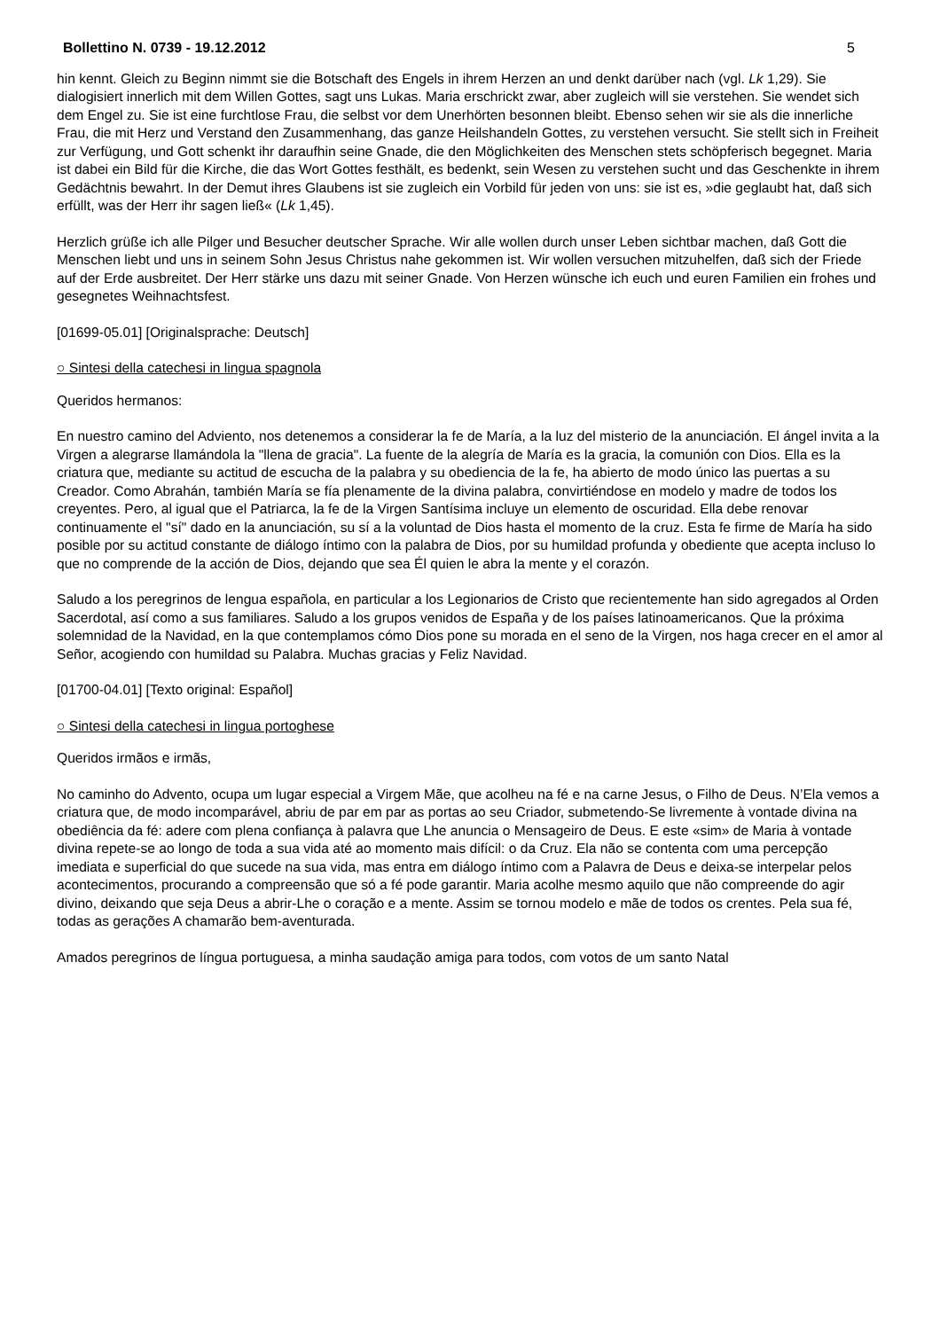Bollettino N. 0739 - 19.12.2012 5
hin kennt. Gleich zu Beginn nimmt sie die Botschaft des Engels in ihrem Herzen an und denkt darüber nach (vgl. Lk 1,29). Sie dialogisiert innerlich mit dem Willen Gottes, sagt uns Lukas. Maria erschrickt zwar, aber zugleich will sie verstehen. Sie wendet sich dem Engel zu. Sie ist eine furchtlose Frau, die selbst vor dem Unerhörten besonnen bleibt. Ebenso sehen wir sie als die innerliche Frau, die mit Herz und Verstand den Zusammenhang, das ganze Heilshandeln Gottes, zu verstehen versucht. Sie stellt sich in Freiheit zur Verfügung, und Gott schenkt ihr daraufhin seine Gnade, die den Möglichkeiten des Menschen stets schöpferisch begegnet. Maria ist dabei ein Bild für die Kirche, die das Wort Gottes festhält, es bedenkt, sein Wesen zu verstehen sucht und das Geschenkte in ihrem Gedächtnis bewahrt. In der Demut ihres Glaubens ist sie zugleich ein Vorbild für jeden von uns: sie ist es, »die geglaubt hat, daß sich erfüllt, was der Herr ihr sagen ließ« (Lk 1,45).
Herzlich grüße ich alle Pilger und Besucher deutscher Sprache. Wir alle wollen durch unser Leben sichtbar machen, daß Gott die Menschen liebt und uns in seinem Sohn Jesus Christus nahe gekommen ist. Wir wollen versuchen mitzuhelfen, daß sich der Friede auf der Erde ausbreitet. Der Herr stärke uns dazu mit seiner Gnade. Von Herzen wünsche ich euch und euren Familien ein frohes und gesegnetes Weihnachtsfest.
[01699-05.01] [Originalsprache: Deutsch]
○ Sintesi della catechesi in lingua spagnola
Queridos hermanos:
En nuestro camino del Adviento, nos detenemos a considerar la fe de María, a la luz del misterio de la anunciación. El ángel invita a la Virgen a alegrarse llamándola la "llena de gracia". La fuente de la alegría de María es la gracia, la comunión con Dios. Ella es la criatura que, mediante su actitud de escucha de la palabra y su obediencia de la fe, ha abierto de modo único las puertas a su Creador. Como Abrahán, también María se fía plenamente de la divina palabra, convirtiéndose en modelo y madre de todos los creyentes. Pero, al igual que el Patriarca, la fe de la Virgen Santísima incluye un elemento de oscuridad. Ella debe renovar continuamente el "sí" dado en la anunciación, su sí a la voluntad de Dios hasta el momento de la cruz. Esta fe firme de María ha sido posible por su actitud constante de diálogo íntimo con la palabra de Dios, por su humildad profunda y obediente que acepta incluso lo que no comprende de la acción de Dios, dejando que sea Él quien le abra la mente y el corazón.
Saludo a los peregrinos de lengua española, en particular a los Legionarios de Cristo que recientemente han sido agregados al Orden Sacerdotal, así como a sus familiares. Saludo a los grupos venidos de España y de los países latinoamericanos. Que la próxima solemnidad de la Navidad, en la que contemplamos cómo Dios pone su morada en el seno de la Virgen, nos haga crecer en el amor al Señor, acogiendo con humildad su Palabra. Muchas gracias y Feliz Navidad.
[01700-04.01] [Texto original: Español]
○ Sintesi della catechesi in lingua portoghese
Queridos irmãos e irmãs,
No caminho do Advento, ocupa um lugar especial a Virgem Mãe, que acolheu na fé e na carne Jesus, o Filho de Deus. N’Ela vemos a criatura que, de modo incomparável, abriu de par em par as portas ao seu Criador, submetendo-Se livremente à vontade divina na obediência da fé: adere com plena confiança à palavra que Lhe anuncia o Mensageiro de Deus. E este «sim» de Maria à vontade divina repete-se ao longo de toda a sua vida até ao momento mais difícil: o da Cruz. Ela não se contenta com uma percepção imediata e superficial do que sucede na sua vida, mas entra em diálogo íntimo com a Palavra de Deus e deixa-se interpelar pelos acontecimentos, procurando a compreensão que só a fé pode garantir. Maria acolhe mesmo aquilo que não compreende do agir divino, deixando que seja Deus a abrir-Lhe o coração e a mente. Assim se tornou modelo e mãe de todos os crentes. Pela sua fé, todas as gerações A chamarão bem-aventurada.
Amados peregrinos de língua portuguesa, a minha saudação amiga para todos, com votos de um santo Natal